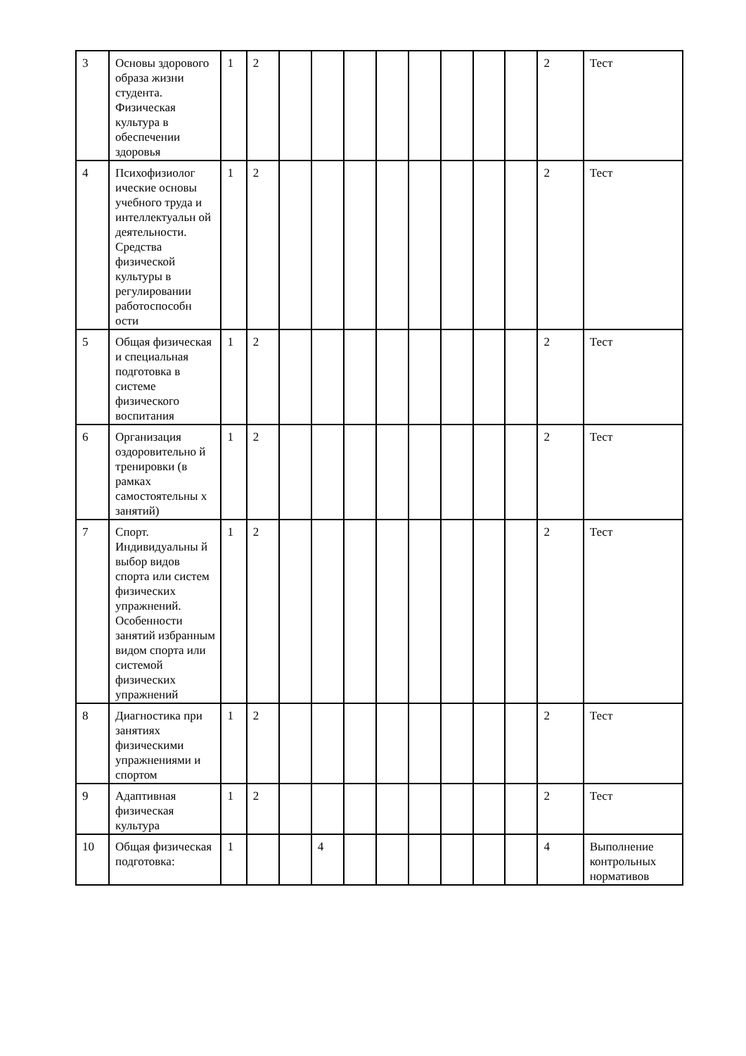| 3 | Основы здорового образа жизни студента. Физическая культура в обеспечении здоровья | 1 | 2 | | | | | | | | | 2 | Тест |
| 4 | Психофизиолог ические основы учебного труда и интеллектуальн ой деятельности. Средства физической культуры в регулировании работоспособн ости | 1 | 2 | | | | | | | | | 2 | Тест |
| 5 | Общая физическая и специальная подготовка в системе физического воспитания | 1 | 2 | | | | | | | | | 2 | Тест |
| 6 | Организация оздоровительно й тренировки (в рамках самостоятельны х занятий) | 1 | 2 | | | | | | | | | 2 | Тест |
| 7 | Спорт. Индивидуальны й выбор видов спорта или систем физических упражнений. Особенности занятий избранным видом спорта или системой физических упражнений | 1 | 2 | | | | | | | | | 2 | Тест |
| 8 | Диагностика при занятиях физическими упражнениями и спортом | 1 | 2 | | | | | | | | | 2 | Тест |
| 9 | Адаптивная физическая культура | 1 | 2 | | | | | | | | | 2 | Тест |
| 10 | Общая физическая подготовка: | 1 | | | 4 | | | | | | | 4 | Выполнение контрольных нормативов |